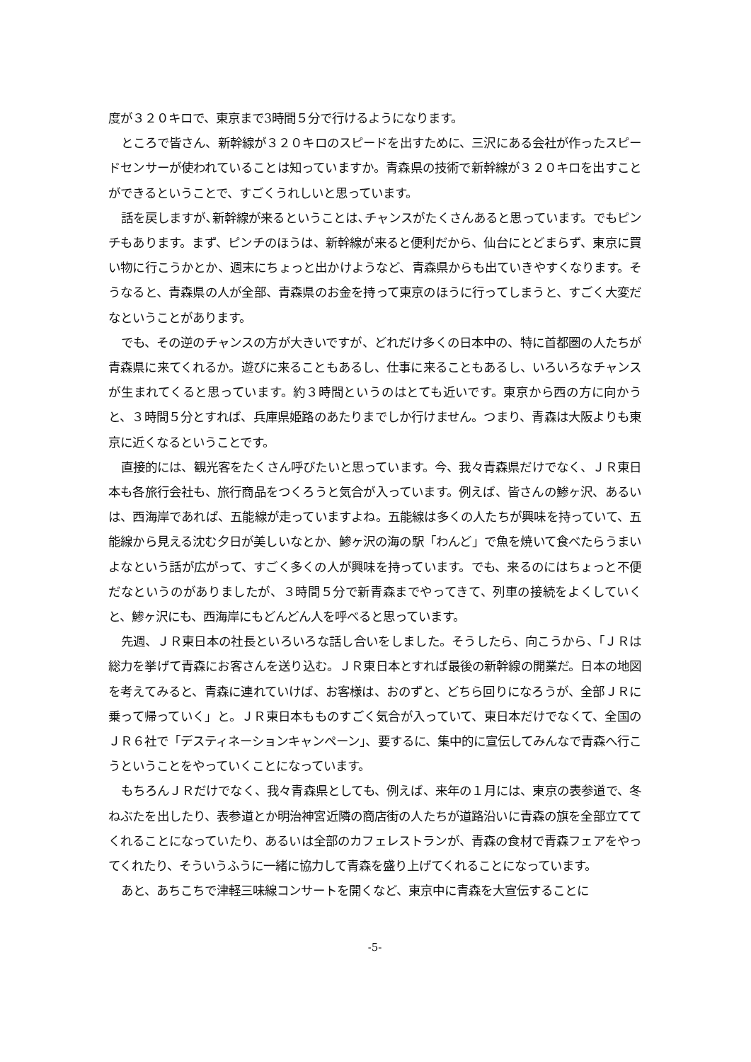度が３２０キロで、東京まで3時間５分で行けるようになります。
ところで皆さん、新幹線が３２０キロのスピードを出すために、三沢にある会社が作ったスピードセンサーが使われていることは知っていますか。青森県の技術で新幹線が３２０キロを出すことができるということで、すごくうれしいと思っています。
話を戻しますが､新幹線が来るということは､チャンスがたくさんあると思っています。でもピンチもあります。まず、ピンチのほうは、新幹線が来ると便利だから、仙台にとどまらず、東京に買い物に行こうかとか、週末にちょっと出かけようなど、青森県からも出ていきやすくなります。そうなると、青森県の人が全部、青森県のお金を持って東京のほうに行ってしまうと、すごく大変だなということがあります。
でも、その逆のチャンスの方が大きいですが、どれだけ多くの日本中の、特に首都圏の人たちが青森県に来てくれるか。遊びに来ることもあるし、仕事に来ることもあるし、いろいろなチャンスが生まれてくると思っています。約３時間というのはとても近いです。東京から西の方に向かうと、３時間５分とすれば、兵庫県姫路のあたりまでしか行けません。つまり、青森は大阪よりも東京に近くなるということです。
直接的には、観光客をたくさん呼びたいと思っています。今、我々青森県だけでなく、ＪＲ東日本も各旅行会社も、旅行商品をつくろうと気合が入っています。例えば、皆さんの鯵ヶ沢、あるいは、西海岸であれば、五能線が走っていますよね。五能線は多くの人たちが興味を持っていて、五能線から見える沈む夕日が美しいなとか、鯵ヶ沢の海の駅「わんど」で魚を焼いて食べたらうまいよなという話が広がって、すごく多くの人が興味を持っています。でも、来るのにはちょっと不便だなというのがありましたが、３時間５分で新青森までやってきて、列車の接続をよくしていくと、鯵ヶ沢にも、西海岸にもどんどん人を呼べると思っています。
先週、ＪＲ東日本の社長といろいろな話し合いをしました。そうしたら、向こうから、「ＪＲは総力を挙げて青森にお客さんを送り込む。ＪＲ東日本とすれば最後の新幹線の開業だ。日本の地図を考えてみると、青森に連れていけば、お客様は、おのずと、どちら回りになろうが、全部ＪＲに乗って帰っていく」と。ＪＲ東日本もものすごく気合が入っていて、東日本だけでなくて、全国のＪＲ６社で「デスティネーションキャンペーン」、要するに、集中的に宣伝してみんなで青森へ行こうということをやっていくことになっています。
もちろんＪＲだけでなく、我々青森県としても、例えば、来年の１月には、東京の表参道で、冬ねぶたを出したり、表参道とか明治神宮近隣の商店街の人たちが道路沿いに青森の旗を全部立ててくれることになっていたり、あるいは全部のカフェレストランが、青森の食材で青森フェアをやってくれたり、そういうふうに一緒に協力して青森を盛り上げてくれることになっています。
あと、あちこちで津軽三味線コンサートを開くなど、東京中に青森を大宣伝することに
-5-